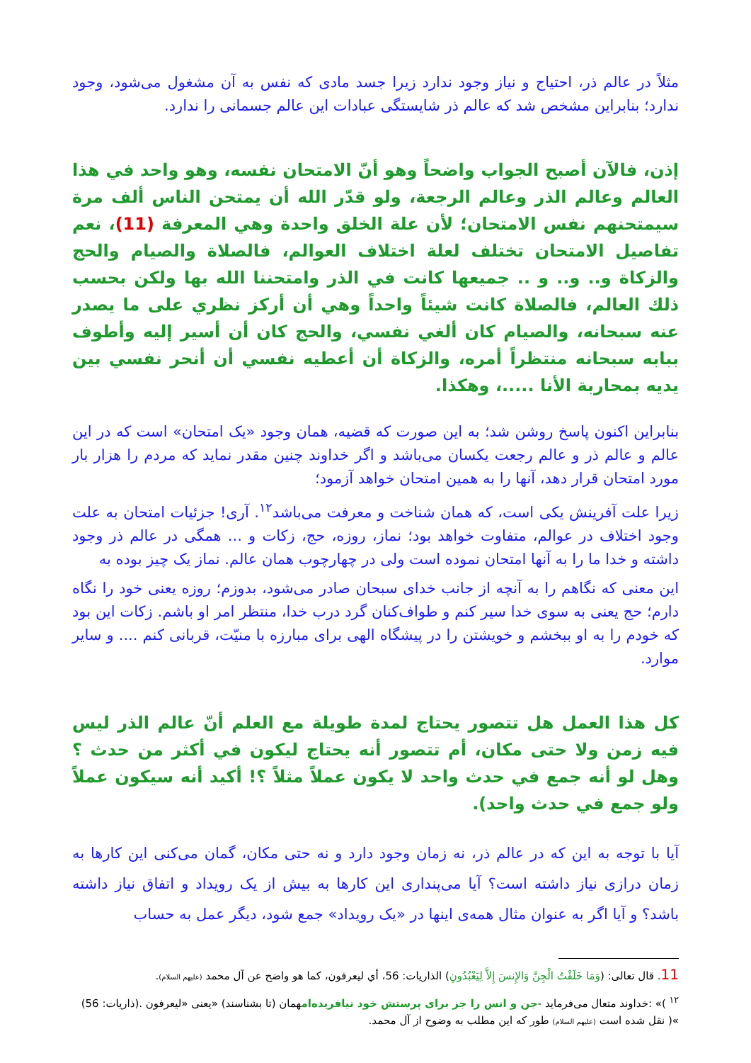مثلاً در عالم ذر، احتیاج و نیاز وجود ندارد زیرا جسد مادی که نفس به آن مشغول می‌شود، وجود ندارد؛ بنابراین مشخص شد که عالم ذر شایستگی عبادات این عالم جسمانی را ندارد.
إذن، فالآن أصبح الجواب واضحاً وهو أنّ الامتحان نفسه، وهو واحد في هذا العالم وعالم الذر وعالم الرجعة، ولو قدّر الله أن يمتحن الناس ألف مرة سيمتحنهم نفس الامتحان؛ لأن علة الخلق واحدة وهي المعرفة (11)، نعم تفاصيل الامتحان تختلف لعلة اختلاف العوالم، فالصلاة والصيام والحج والزكاة و.. و.. و .. جميعها كانت في الذر وامتحننا الله بها ولكن بحسب ذلك العالم، فالصلاة كانت شيئاً واحداً وهي أن أركز نظري على ما يصدر عنه سبحانه، والصيام كان ألغي نفسي، والحج كان أن أسير إليه وأطوف ببابه سبحانه منتظراً أمره، والزكاة أن أعطيه نفسي أن أنحر نفسي بين يديه بمحاربة الأنا .....، وهكذا.
بنابراین اکنون پاسخ روشن شد؛ به این صورت که قضیه، همان وجود «یک امتحان» است که در این عالم و عالم ذر و عالم رجعت یکسان می‌باشد و اگر خداوند چنین مقدر نماید که مردم را هزار بار مورد امتحان قرار دهد، آنها را به همین امتحان خواهد آزمود؛
زیرا علت آفرینش یکی است، که همان شناخت و معرفت می‌باشد<sup>۱۲</sup>. آری! جزئیات امتحان به علت وجود اختلاف در عوالم، متفاوت خواهد بود؛ نماز، روزه، حج، زکات و ... همگی در عالم ذر وجود داشته و خدا ما را به آنها امتحان نموده است ولی در چهارچوب همان عالم. نماز یک چیز بوده به
این معنی که نگاهم را به آنچه از جانب خدای سبحان صادر می‌شود، بدوزم؛ روزه یعنی خود را نگاه دارم؛ حج یعنی به سوی خدا سیر کنم و طواف‌کنان گرد درب خدا، منتظر امر او باشم. زکات این بود که خودم را به او ببخشم و خویشتن را در پیشگاه الهی برای مبارزه با منیّت، قربانی کنم .... و سایر موارد.
كل هذا العمل هل تتصور يحتاج لمدة طويلة مع العلم أنّ عالم الذر ليس فيه زمن ولا حتى مكان، أم تتصور أنه يحتاج ليكون في أكثر من حدث ؟ وهل لو أنه جمع في حدث واحد لا يكون عملاً مثلاً ؟! أكيد أنه سيكون عملاً ولو جمع في حدث واحد).
آیا با توجه به این که در عالم ذر، نه زمان وجود دارد و نه حتی مکان، گمان می‌کنی این کارها به زمان درازی نیاز داشته است؟ آیا می‌پنداری این کارها به بیش از یک رویداد و اتفاق نیاز داشته باشد؟ و آیا اگر به عنوان مثال همه‌ی اینها در «یک رویداد» جمع شود، دیگر عمل به حساب
11. قال تعالى: (وَمَا خَلَقْتُ الْجِنَّ وَالإِنسَ إِلاَّ لِيَعْبُدُونِ) الذاريات: 56، أي ليعرفون، كما هو واضح عن آل محمد (عليهم السلام).
<sup>۱۲</sup> )» :خداوند متعال می‌فرماید -جن و انس را جز برای پرستش خود نیافریده‌امهمان (تا بشناسند) «یعنی «لیعرفون .(ذاریات: 56) »( نقل شده است (علیهم السلام) طور که این مطلب به وضوح از آل محمد.